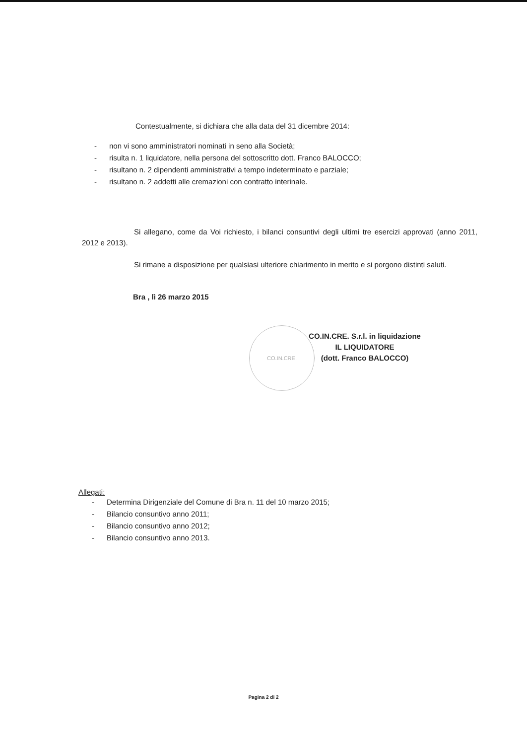Contestualmente, si dichiara che alla data del 31 dicembre 2014:
- non vi sono amministratori nominati in seno alla Società;
- risulta n. 1 liquidatore, nella persona del sottoscritto dott. Franco BALOCCO;
- risultano n. 2 dipendenti amministrativi a tempo indeterminato e parziale;
- risultano n. 2 addetti alle cremazioni con contratto interinale.
Si allegano, come da Voi richiesto, i bilanci consuntivi degli ultimi tre esercizi approvati (anno 2011, 2012 e 2013).
Si rimane a disposizione per qualsiasi ulteriore chiarimento in merito e si porgono distinti saluti.
Bra , lì 26 marzo 2015
CO.IN.CRE. S.r.l. in liquidazione
IL LIQUIDATORE
(dott. Franco BALOCCO)
CO.IN.CRE.
Allegati:
- Determina Dirigenziale del Comune di Bra n. 11 del 10 marzo 2015;
- Bilancio consuntivo anno 2011;
- Bilancio consuntivo anno 2012;
- Bilancio consuntivo anno 2013.
Pagina 2 di 2